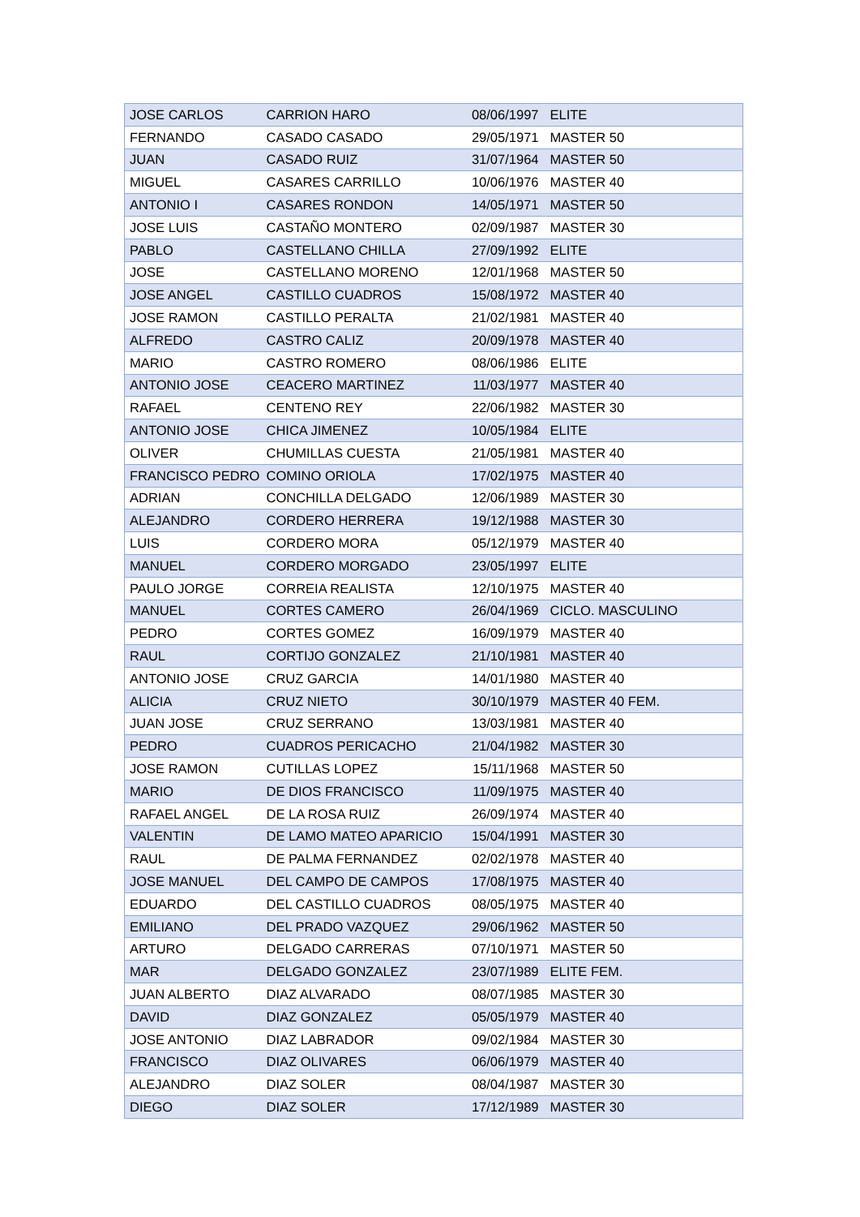| JOSE CARLOS | CARRION HARO | 08/06/1997 | ELITE |
| FERNANDO | CASADO CASADO | 29/05/1971 | MASTER 50 |
| JUAN | CASADO RUIZ | 31/07/1964 | MASTER 50 |
| MIGUEL | CASARES CARRILLO | 10/06/1976 | MASTER 40 |
| ANTONIO I | CASARES RONDON | 14/05/1971 | MASTER 50 |
| JOSE LUIS | CASTAÑO MONTERO | 02/09/1987 | MASTER 30 |
| PABLO | CASTELLANO CHILLA | 27/09/1992 | ELITE |
| JOSE | CASTELLANO MORENO | 12/01/1968 | MASTER 50 |
| JOSE ANGEL | CASTILLO CUADROS | 15/08/1972 | MASTER 40 |
| JOSE RAMON | CASTILLO PERALTA | 21/02/1981 | MASTER 40 |
| ALFREDO | CASTRO CALIZ | 20/09/1978 | MASTER 40 |
| MARIO | CASTRO ROMERO | 08/06/1986 | ELITE |
| ANTONIO JOSE | CEACERO MARTINEZ | 11/03/1977 | MASTER 40 |
| RAFAEL | CENTENO REY | 22/06/1982 | MASTER 30 |
| ANTONIO JOSE | CHICA JIMENEZ | 10/05/1984 | ELITE |
| OLIVER | CHUMILLAS CUESTA | 21/05/1981 | MASTER 40 |
| FRANCISCO PEDRO | COMINO ORIOLA | 17/02/1975 | MASTER 40 |
| ADRIAN | CONCHILLA DELGADO | 12/06/1989 | MASTER 30 |
| ALEJANDRO | CORDERO HERRERA | 19/12/1988 | MASTER 30 |
| LUIS | CORDERO MORA | 05/12/1979 | MASTER 40 |
| MANUEL | CORDERO MORGADO | 23/05/1997 | ELITE |
| PAULO JORGE | CORREIA REALISTA | 12/10/1975 | MASTER 40 |
| MANUEL | CORTES CAMERO | 26/04/1969 | CICLO. MASCULINO |
| PEDRO | CORTES GOMEZ | 16/09/1979 | MASTER 40 |
| RAUL | CORTIJO GONZALEZ | 21/10/1981 | MASTER 40 |
| ANTONIO JOSE | CRUZ GARCIA | 14/01/1980 | MASTER 40 |
| ALICIA | CRUZ NIETO | 30/10/1979 | MASTER 40 FEM. |
| JUAN JOSE | CRUZ SERRANO | 13/03/1981 | MASTER 40 |
| PEDRO | CUADROS PERICACHO | 21/04/1982 | MASTER 30 |
| JOSE RAMON | CUTILLAS LOPEZ | 15/11/1968 | MASTER 50 |
| MARIO | DE DIOS FRANCISCO | 11/09/1975 | MASTER 40 |
| RAFAEL ANGEL | DE LA ROSA RUIZ | 26/09/1974 | MASTER 40 |
| VALENTIN | DE LAMO MATEO APARICIO | 15/04/1991 | MASTER 30 |
| RAUL | DE PALMA FERNANDEZ | 02/02/1978 | MASTER 40 |
| JOSE MANUEL | DEL CAMPO DE CAMPOS | 17/08/1975 | MASTER 40 |
| EDUARDO | DEL CASTILLO CUADROS | 08/05/1975 | MASTER 40 |
| EMILIANO | DEL PRADO VAZQUEZ | 29/06/1962 | MASTER 50 |
| ARTURO | DELGADO CARRERAS | 07/10/1971 | MASTER 50 |
| MAR | DELGADO GONZALEZ | 23/07/1989 | ELITE FEM. |
| JUAN ALBERTO | DIAZ ALVARADO | 08/07/1985 | MASTER 30 |
| DAVID | DIAZ GONZALEZ | 05/05/1979 | MASTER 40 |
| JOSE ANTONIO | DIAZ LABRADOR | 09/02/1984 | MASTER 30 |
| FRANCISCO | DIAZ OLIVARES | 06/06/1979 | MASTER 40 |
| ALEJANDRO | DIAZ SOLER | 08/04/1987 | MASTER 30 |
| DIEGO | DIAZ SOLER | 17/12/1989 | MASTER 30 |